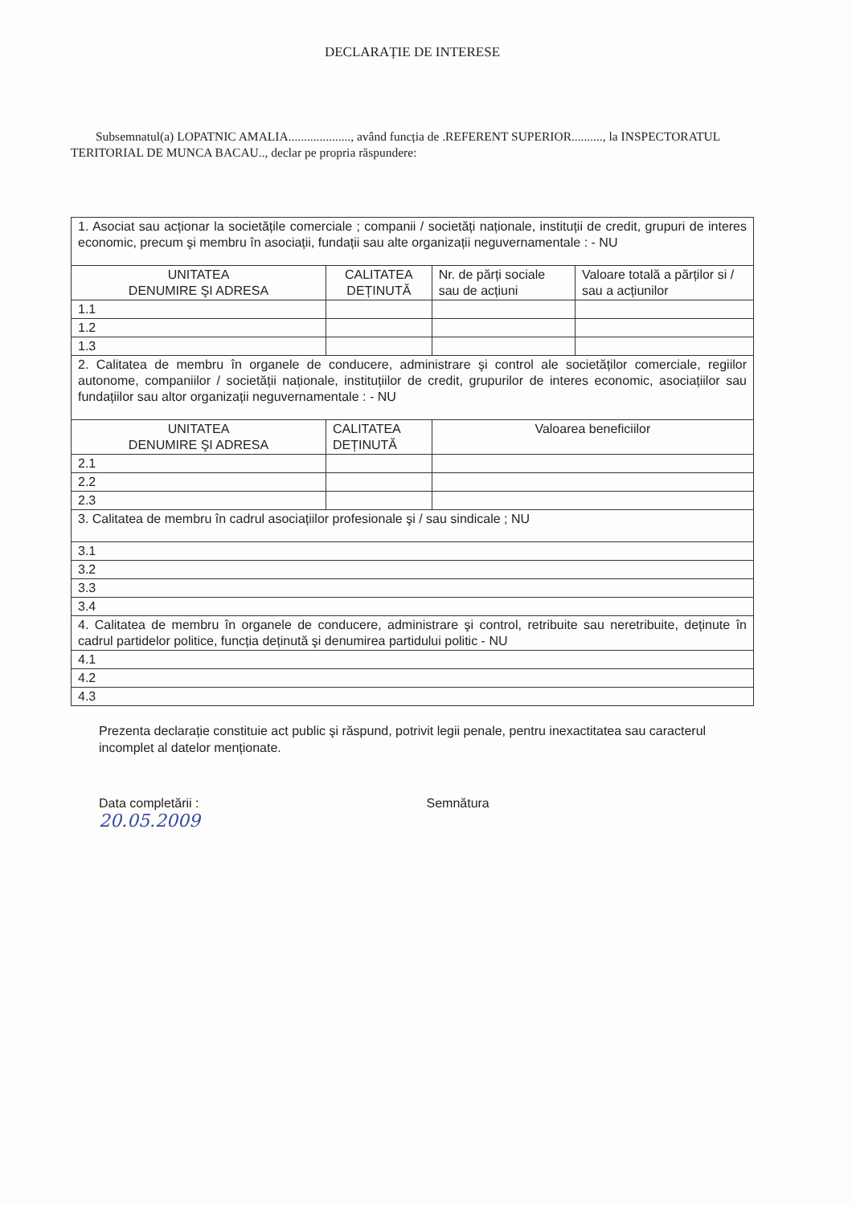DECLARAȚIE DE INTERESE
Subsemnatul(a) LOPATNIC AMALIA...................., având funcția de .REFERENT SUPERIOR.........., la INSPECTORATUL TERITORIAL DE MUNCA BACAU.., declar pe propria răspundere:
| 1. Asociat sau acționar la societățile comerciale ; companii / societăți naționale, instituții de credit, grupuri de interes economic, precum şi membru în asociații, fundații sau alte organizații neguvernamentale : - NU | | | |
| UNITATEA DENUMIRE ŞI ADRESA | CALITATEA DEȚINUTĂ | Nr. de părți sociale sau de acțiuni | Valoare totală a părților si / sau a acțiunilor |
| 1.1 | | | |
| 1.2 | | | |
| 1.3 | | | |
| 2. Calitatea de membru în organele de conducere, administrare şi control ale societăților comerciale, regiilor autonome, companiilor / societății naționale, instituțiilor de credit, grupurilor de interes economic, asociațiilor sau fundațiilor sau altor organizații neguvernamentale : - NU | | | |
| UNITATEA DENUMIRE ŞI ADRESA | CALITATEA DEȚINUTĂ | Valoarea beneficiilor | |
| 2.1 | | | |
| 2.2 | | | |
| 2.3 | | | |
| 3. Calitatea de membru în cadrul asociațiilor profesionale şi / sau sindicale ; NU | | | |
| 3.1 | | | |
| 3.2 | | | |
| 3.3 | | | |
| 3.4 | | | |
| 4. Calitatea de membru în organele de conducere, administrare şi control, retribuite sau neretribuite, deținute în cadrul partidelor politice, funcția deținută şi denumirea partidului politic - NU | | | |
| 4.1 | | | |
| 4.2 | | | |
| 4.3 | | | |
Prezenta declarație constituie act public şi răspund, potrivit legii penale, pentru inexactitatea sau caracterul incomplet al datelor menționate.
Data completării :
20.05.2009
Semnătura